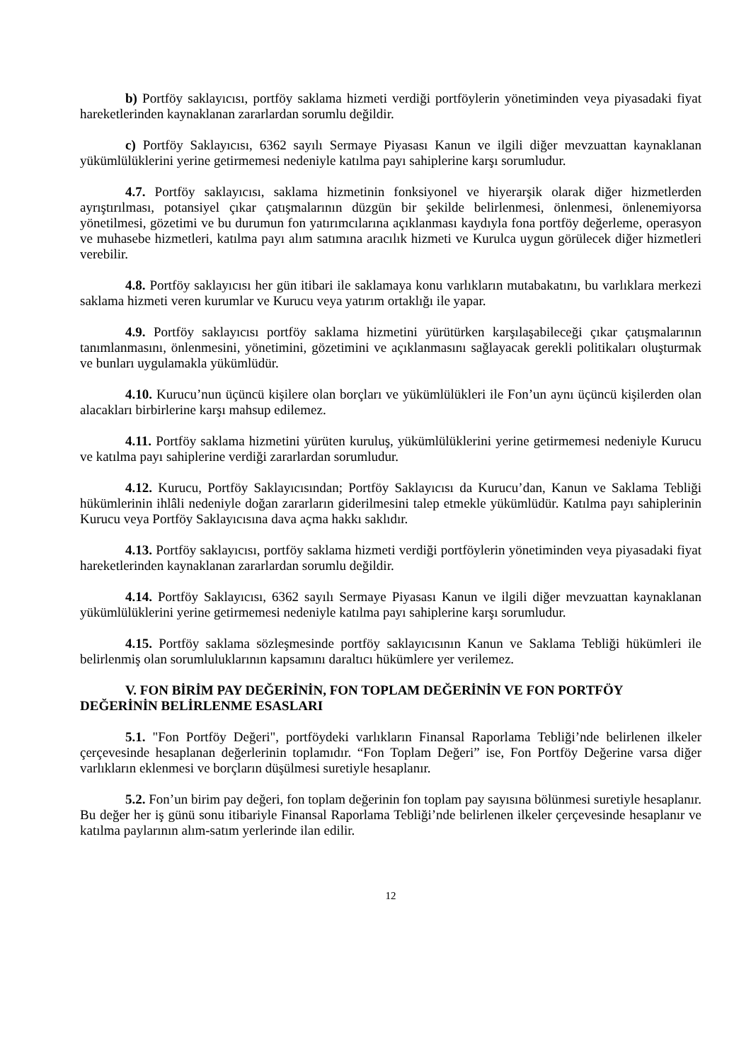b) Portföy saklayıcısı, portföy saklama hizmeti verdiği portföylerin yönetiminden veya piyasadaki fiyat hareketlerinden kaynaklanan zararlardan sorumlu değildir.
c) Portföy Saklayıcısı, 6362 sayılı Sermaye Piyasası Kanun ve ilgili diğer mevzuattan kaynaklanan yükümlülüklerini yerine getirmemesi nedeniyle katılma payı sahiplerine karşı sorumludur.
4.7. Portföy saklayıcısı, saklama hizmetinin fonksiyonel ve hiyerarşik olarak diğer hizmetlerden ayrıştırılması, potansiyel çıkar çatışmalarının düzgün bir şekilde belirlenmesi, önlenmesi, önlenemiyorsa yönetilmesi, gözetimi ve bu durumun fon yatırımcılarına açıklanması kaydıyla fona portföy değerleme, operasyon ve muhasebe hizmetleri, katılma payı alım satımına aracılık hizmeti ve Kurulca uygun görülecek diğer hizmetleri verebilir.
4.8. Portföy saklayıcısı her gün itibari ile saklamaya konu varlıkların mutabakatını, bu varlıklara merkezi saklama hizmeti veren kurumlar ve Kurucu veya yatırım ortaklığı ile yapar.
4.9. Portföy saklayıcısı portföy saklama hizmetini yürütürken karşılaşabileceği çıkar çatışmalarının tanımlanmasını, önlenmesini, yönetimini, gözetimini ve açıklanmasını sağlayacak gerekli politikaları oluşturmak ve bunları uygulamakla yükümlüdür.
4.10. Kurucu’nun üçüncü kişilere olan borçları ve yükümlülükleri ile Fon’un aynı üçüncü kişilerden olan alacakları birbirlerine karşı mahsup edilemez.
4.11. Portföy saklama hizmetini yürüten kuruluş, yükümlülüklerini yerine getirmemesi nedeniyle Kurucu ve katılma payı sahiplerine verdiği zararlardan sorumludur.
4.12. Kurucu, Portföy Saklayıcısından; Portföy Saklayıcısı da Kurucu’dan, Kanun ve Saklama Tebliği hükümlerinin ihlâli nedeniyle doğan zararların giderilmesini talep etmekle yükümlüdür. Katılma payı sahiplerinin Kurucu veya Portföy Saklayıcısına dava açma hakkı saklıdır.
4.13. Portföy saklayıcısı, portföy saklama hizmeti verdiği portföylerin yönetiminden veya piyasadaki fiyat hareketlerinden kaynaklanan zararlardan sorumlu değildir.
4.14. Portföy Saklayıcısı, 6362 sayılı Sermaye Piyasası Kanun ve ilgili diğer mevzuattan kaynaklanan yükümlülüklerini yerine getirmemesi nedeniyle katılma payı sahiplerine karşı sorumludur.
4.15. Portföy saklama sözleşmesinde portföy saklayıcısının Kanun ve Saklama Tebliği hükümleri ile belirlenmiş olan sorumluluklarının kapsamını daraltıcı hükümlere yer verilemez.
V. FON BİRİM PAY DEĞERİNİN, FON TOPLAM DEĞERİNİN VE FON PORTFÖY DEĞERİNİN BELİRLENME ESASLARI
5.1. "Fon Portföy Değeri", portföydeki varlıkların Finansal Raporlama Tebliği’nde belirlenen ilkeler çerçevesinde hesaplanan değerlerinin toplamıdır. “Fon Toplam Değeri” ise, Fon Portföy Değerine varsa diğer varlıkların eklenmesi ve borçların düşülmesi suretiyle hesaplanır.
5.2. Fon’un birim pay değeri, fon toplam değerinin fon toplam pay sayısına bölünmesi suretiyle hesaplanır. Bu değer her iş günü sonu itibariyle Finansal Raporlama Tebliği’nde belirlenen ilkeler çerçevesinde hesaplanır ve katılma paylarının alım-satım yerlerinde ilan edilir.
12